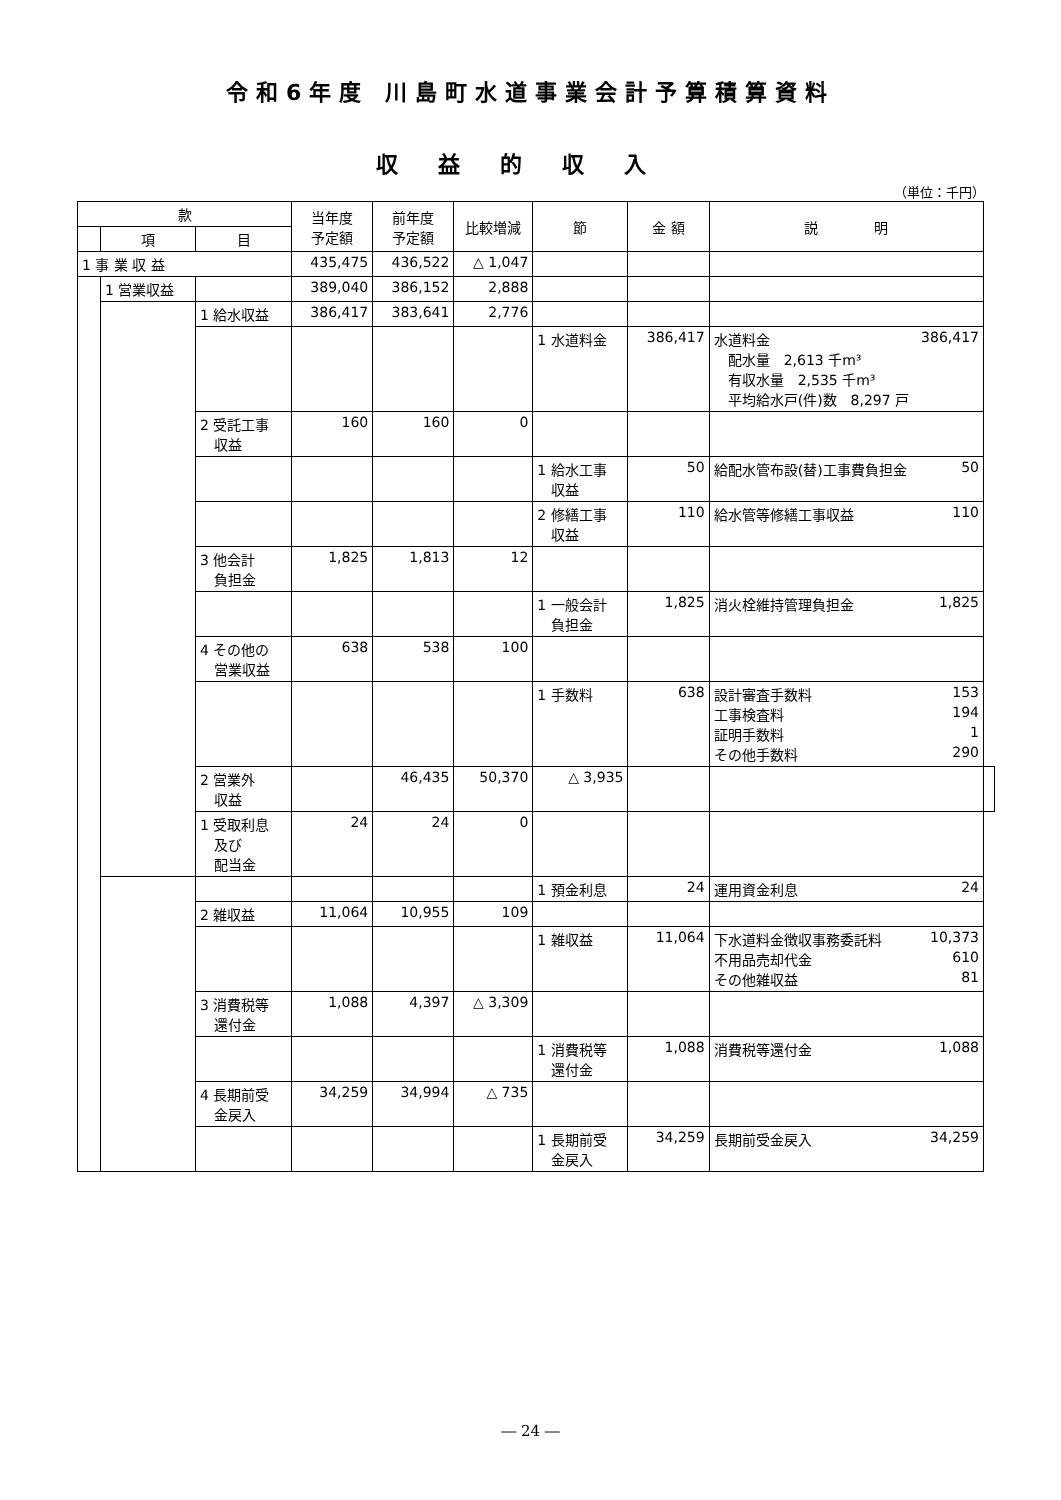令和6年度 川島町水道事業会計予算積算資料
収益的収入
（単位：千円）
| 款 | | | 当年度 予定額 | 前年度 予定額 | 比較増減 | 節 | 金 額 | 説 明 | |
| --- | --- | --- | --- | --- | --- | --- | --- | --- | --- |
| | 項 | 目 | | | | | | | |
| 1 事 業 収 益 | | | 435,475 | 436,522 | △ 1,047 | | | | |
| | 1 営業収益 | | 389,040 | 386,152 | 2,888 | | | | |
| | | 1 給水収益 | 386,417 | 383,641 | 2,776 | | | | |
| | | | | | | 1 水道料金 | 386,417 | 水道料金 386,417 配水量 2,613 千m³ 有収水量 2,535 千m³ 平均給水戸(件)数 8,297 戸 | |
| | | 2 受託工事 収益 | 160 | 160 | 0 | | | | |
| | | | | | | 1 給水工事 収益 | 50 | 給配水管布設(替)工事費負担金 50 | |
| | | | | | | 2 修繕工事 収益 | 110 | 給水管等修繕工事収益 110 | |
| | | 3 他会計 負担金 | 1,825 | 1,813 | 12 | | | | |
| | | | | | | 1 一般会計 負担金 | 1,825 | 消火栓維持管理負担金 1,825 | |
| | | 4 その他の 営業収益 | 638 | 538 | 100 | | | | |
| | | | | | | 1 手数料 | 638 | 設計審査手数料 153 工事検査料 194 証明手数料 1 その他手数料 290 | |
| | | 2 営業外 収益 | | 46,435 | 50,370 | △ 3,935 | | | |
| | | 1 受取利息 及び 配当金 | 24 | 24 | 0 | | | | |
| | | | | | | 1 預金利息 | 24 | 運用資金利息 24 | |
| | | 2 雑収益 | 11,064 | 10,955 | 109 | | | | |
| | | | | | | 1 雑収益 | 11,064 | 下水道料金徴収事務委託料 10,373 不用品売却代金 610 その他雑収益 81 | |
| | | 3 消費税等 還付金 | 1,088 | 4,397 | △ 3,309 | | | | |
| | | | | | | 1 消費税等 還付金 | 1,088 | 消費税等還付金 1,088 | |
| | | 4 長期前受 金戻入 | 34,259 | 34,994 | △ 735 | | | | |
| | | | | | | 1 長期前受 金戻入 | 34,259 | 長期前受金戻入 34,259 | |
― 24 ―